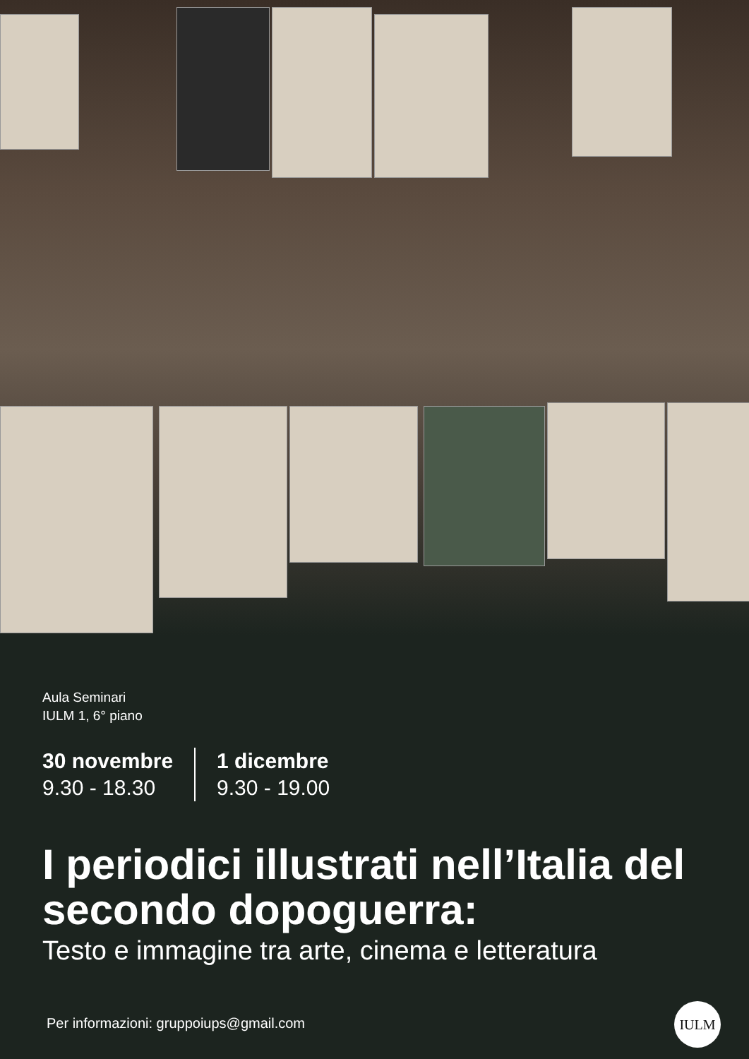Aula Seminari
IULM 1, 6° piano
30 novembre
9.30 - 18.30
1 dicembre
9.30 - 19.00
I periodici illustrati nell’Italia del secondo dopoguerra:
Testo e immagine tra arte, cinema e letteratura
Per informazioni: gruppoiups@gmail.com
IULM